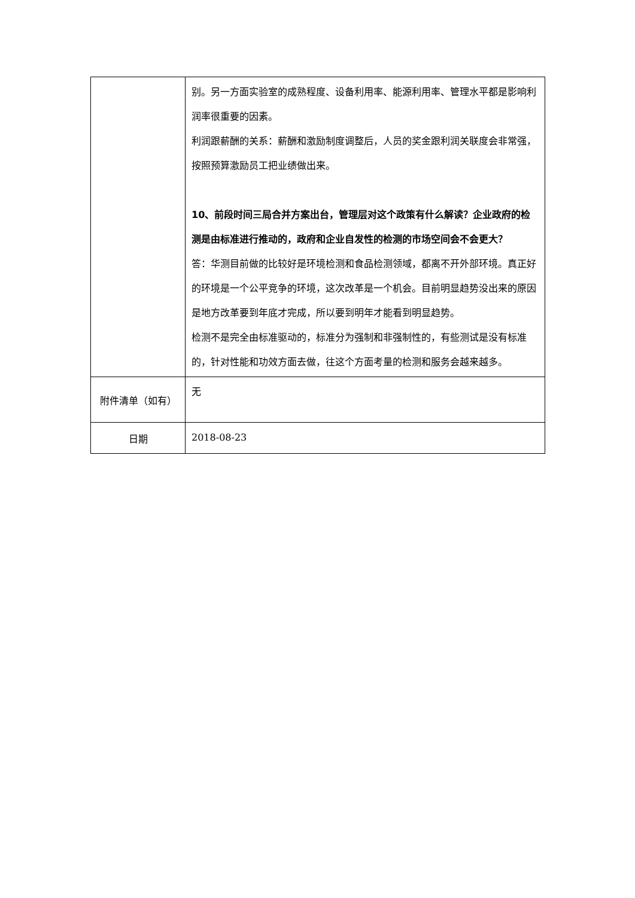| | 别。另一方面实验室的成熟程度、设备利用率、能源利用率、管理水平都是影响利润率很重要的因素。 利润跟薪酬的关系：薪酬和激励制度调整后，人员的奖金跟利润关联度会非常强，按照预算激励员工把业绩做出来。 10、前段时间三局合并方案出台，管理层对这个政策有什么解读？企业政府的检测是由标准进行推动的，政府和企业自发性的检测的市场空间会不会更大？ 答：华测目前做的比较好是环境检测和食品检测领域，都离不开外部环境。真正好的环境是一个公平竞争的环境，这次改革是一个机会。目前明显趋势没出来的原因是地方改革要到年底才完成，所以要到明年才能看到明显趋势。 检测不是完全由标准驱动的，标准分为强制和非强制性的，有些测试是没有标准的，针对性能和功效方面去做，往这个方面考量的检测和服务会越来越多。 |
| 附件清单（如有） | 无 |
| 日期 | 2018-08-23 |